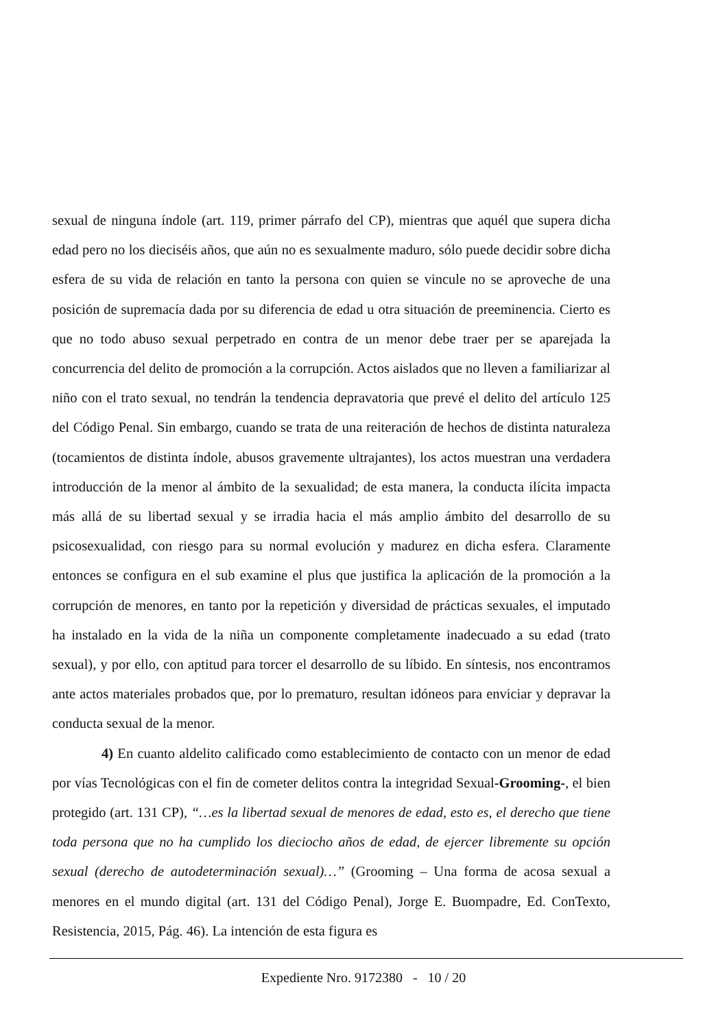sexual de ninguna índole (art. 119, primer párrafo del CP), mientras que aquél que supera dicha edad pero no los dieciséis años, que aún no es sexualmente maduro, sólo puede decidir sobre dicha esfera de su vida de relación en tanto la persona con quien se vincule no se aproveche de una posición de supremacía dada por su diferencia de edad u otra situación de preeminencia. Cierto es que no todo abuso sexual perpetrado en contra de un menor debe traer per se aparejada la concurrencia del delito de promoción a la corrupción. Actos aislados que no lleven a familiarizar al niño con el trato sexual, no tendrán la tendencia depravatoria que prevé el delito del artículo 125 del Código Penal. Sin embargo, cuando se trata de una reiteración de hechos de distinta naturaleza (tocamientos de distinta índole, abusos gravemente ultrajantes), los actos muestran una verdadera introducción de la menor al ámbito de la sexualidad; de esta manera, la conducta ilícita impacta más allá de su libertad sexual y se irradia hacia el más amplio ámbito del desarrollo de su psicosexualidad, con riesgo para su normal evolución y madurez en dicha esfera. Claramente entonces se configura en el sub examine el plus que justifica la aplicación de la promoción a la corrupción de menores, en tanto por la repetición y diversidad de prácticas sexuales, el imputado ha instalado en la vida de la niña un componente completamente inadecuado a su edad (trato sexual), y por ello, con aptitud para torcer el desarrollo de su líbido. En síntesis, nos encontramos ante actos materiales probados que, por lo prematuro, resultan idóneos para enviciar y depravar la conducta sexual de la menor.
4) En cuanto aldelito calificado como establecimiento de contacto con un menor de edad por vías Tecnológicas con el fin de cometer delitos contra la integridad Sexual-Grooming-, el bien protegido (art. 131 CP), “…es la libertad sexual de menores de edad, esto es, el derecho que tiene toda persona que no ha cumplido los dieciocho años de edad, de ejercer libremente su opción sexual (derecho de autodeterminación sexual)…” (Grooming – Una forma de acosa sexual a menores en el mundo digital (art. 131 del Código Penal), Jorge E. Buompadre, Ed. ConTexto, Resistencia, 2015, Pág. 46). La intención de esta figura es
Expediente Nro. 9172380 - 10 / 20